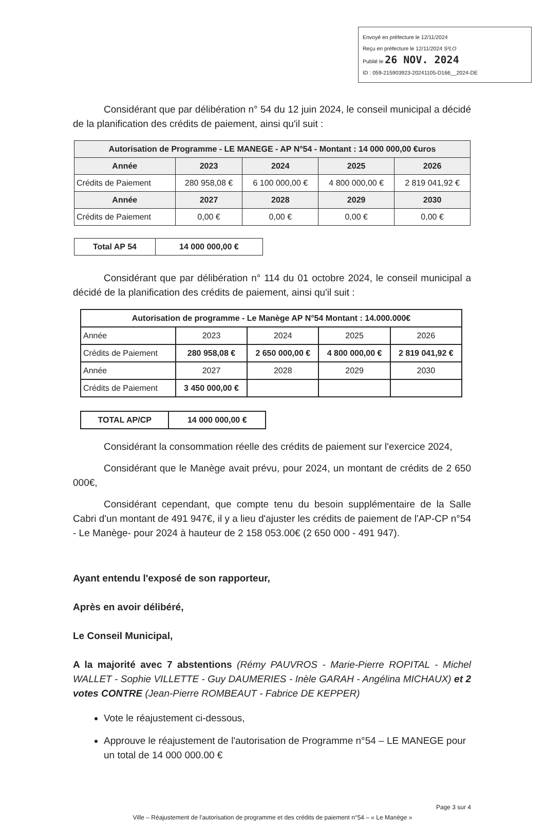Envoyé en préfecture le 12/11/2024
Reçu en préfecture le 12/11/2024 S²LO
Publié le 26 NOV. 2024
ID : 059-215903923-20241105-D166__2024-DE
Considérant que par délibération n° 54 du 12 juin 2024, le conseil municipal a décidé de la planification des crédits de paiement, ainsi qu'il suit :
| Autorisation de Programme - LE MANEGE - AP N°54 - Montant : 14 000 000,00 €uros | | | | |
| --- | --- | --- | --- | --- |
| Année | 2023 | 2024 | 2025 | 2026 |
| Crédits de Paiement | 280 958,08 € | 6 100 000,00 € | 4 800 000,00 € | 2 819 041,92 € |
| Année | 2027 | 2028 | 2029 | 2030 |
| Crédits de Paiement | 0,00 € | 0,00 € | 0,00 € | 0,00 € |
| Total AP 54 | 14 000 000,00 € |
| --- | --- |
Considérant que par délibération n° 114 du 01 octobre 2024, le conseil municipal a décidé de la planification des crédits de paiement, ainsi qu'il suit :
| Autorisation de programme - Le Manège AP N°54 Montant : 14.000.000€ | | | | |
| Année | 2023 | 2024 | 2025 | 2026 |
| Crédits de Paiement | 280 958,08 € | 2 650 000,00 € | 4 800 000,00 € | 2 819 041,92 € |
| Année | 2027 | 2028 | 2029 | 2030 |
| Crédits de Paiement | 3 450 000,00 € | | | |
| TOTAL AP/CP | 14 000 000,00 € |
Considérant la consommation réelle des crédits de paiement sur l'exercice 2024,
Considérant que le Manège avait prévu, pour 2024, un montant de crédits de 2 650 000€,
Considérant cependant, que compte tenu du besoin supplémentaire de la Salle Cabri d'un montant de 491 947€, il y a lieu d'ajuster les crédits de paiement de l'AP-CP n°54 - Le Manège- pour 2024 à hauteur de 2 158 053.00€ (2 650 000 - 491 947).
Ayant entendu l'exposé de son rapporteur,
Après en avoir délibéré,
Le Conseil Municipal,
A la majorité avec 7 abstentions (Rémy PAUVROS - Marie-Pierre ROPITAL - Michel WALLET - Sophie VILLETTE - Guy DAUMERIES - Inèle GARAH - Angélina MICHAUX) et 2 votes CONTRE (Jean-Pierre ROMBEAUT - Fabrice DE KEPPER)
Vote le réajustement ci-dessous,
Approuve le réajustement de l'autorisation de Programme n°54 – LE MANEGE pour un total de 14 000 000.00 €
Page 3 sur 4
Ville – Réajustement de l'autorisation de programme et des crédits de paiement n°54 – « Le Manège »